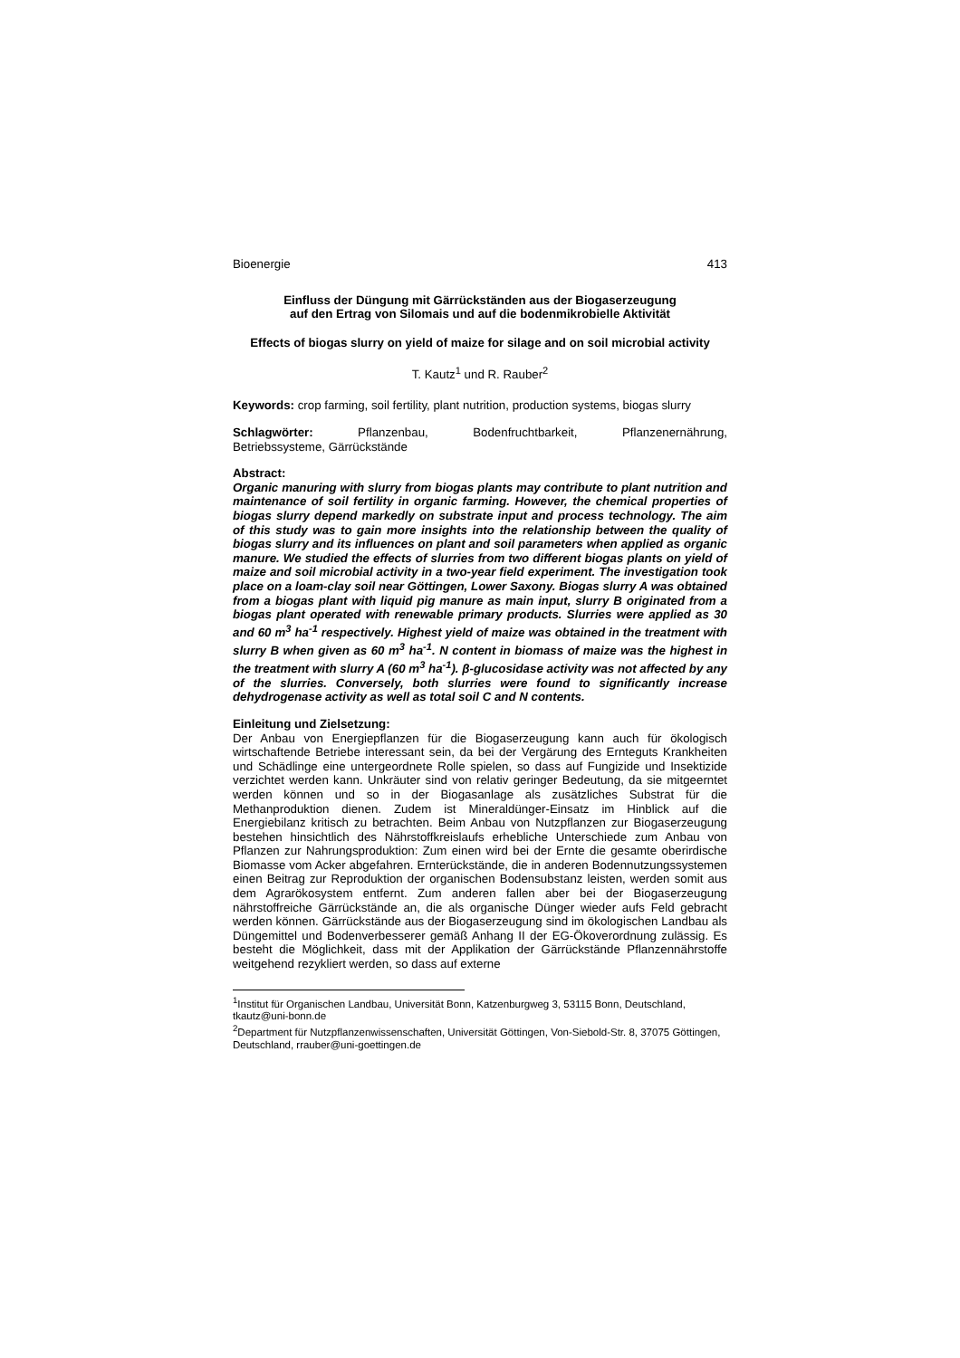Bioenergie 413
Einfluss der Düngung mit Gärrückständen aus der Biogaserzeugung
auf den Ertrag von Silomais und auf die bodenmikrobielle Aktivität
Effects of biogas slurry on yield of maize for silage and on soil microbial activity
T. Kautz<sup>1</sup> und R. Rauber<sup>2</sup>
Keywords: crop farming, soil fertility, plant nutrition, production systems, biogas slurry
Schlagwörter: Pflanzenbau, Bodenfruchtbarkeit, Pflanzenernährung,
Betriebssysteme, Gärrückstände
Abstract:
Organic manuring with slurry from biogas plants may contribute to plant nutrition and maintenance of soil fertility in organic farming. However, the chemical properties of biogas slurry depend markedly on substrate input and process technology. The aim of this study was to gain more insights into the relationship between the quality of biogas slurry and its influences on plant and soil parameters when applied as organic manure. We studied the effects of slurries from two different biogas plants on yield of maize and soil microbial activity in a two-year field experiment. The investigation took place on a loam-clay soil near Göttingen, Lower Saxony. Biogas slurry A was obtained from a biogas plant with liquid pig manure as main input, slurry B originated from a biogas plant operated with renewable primary products. Slurries were applied as 30 and 60 m<sup>3</sup> ha<sup>-1</sup> respectively. Highest yield of maize was obtained in the treatment with slurry B when given as 60 m<sup>3</sup> ha<sup>-1</sup>. N content in biomass of maize was the highest in the treatment with slurry A (60 m<sup>3</sup> ha<sup>-1</sup>). β-glucosidase activity was not affected by any of the slurries. Conversely, both slurries were found to significantly increase dehydrogenase activity as well as total soil C and N contents.
Einleitung und Zielsetzung:
Der Anbau von Energiepflanzen für die Biogaserzeugung kann auch für ökologisch wirtschaftende Betriebe interessant sein, da bei der Vergärung des Ernteguts Krankheiten und Schädlinge eine untergeordnete Rolle spielen, so dass auf Fungizide und Insektizide verzichtet werden kann. Unkräuter sind von relativ geringer Bedeutung, da sie mitgeerntet werden können und so in der Biogasanlage als zusätzliches Substrat für die Methanproduktion dienen. Zudem ist Mineraldünger-Einsatz im Hinblick auf die Energiebilanz kritisch zu betrachten. Beim Anbau von Nutzpflanzen zur Biogaserzeugung bestehen hinsichtlich des Nährstoffkreislaufs erhebliche Unterschiede zum Anbau von Pflanzen zur Nahrungsproduktion: Zum einen wird bei der Ernte die gesamte oberirdische Biomasse vom Acker abgefahren. Ernterückstände, die in anderen Bodennutzungssystemen einen Beitrag zur Reproduktion der organischen Bodensubstanz leisten, werden somit aus dem Agrarökosystem entfernt. Zum anderen fallen aber bei der Biogaserzeugung nährstoffreiche Gärrückstände an, die als organische Dünger wieder aufs Feld gebracht werden können. Gärrückstände aus der Biogaserzeugung sind im ökologischen Landbau als Düngemittel und Bodenverbesserer gemäß Anhang II der EG-Ökoverordnung zulässig. Es besteht die Möglichkeit, dass mit der Applikation der Gärrückstände Pflanzennährstoffe weitgehend rezykliert werden, so dass auf externe
<sup>1</sup> Institut für Organischen Landbau, Universität Bonn, Katzenburgweg 3, 53115 Bonn, Deutschland, tkautz@uni-bonn.de
<sup>2</sup> Department für Nutzpflanzenwissenschaften, Universität Göttingen, Von-Siebold-Str. 8, 37075 Göttingen, Deutschland, rrauber@uni-goettingen.de